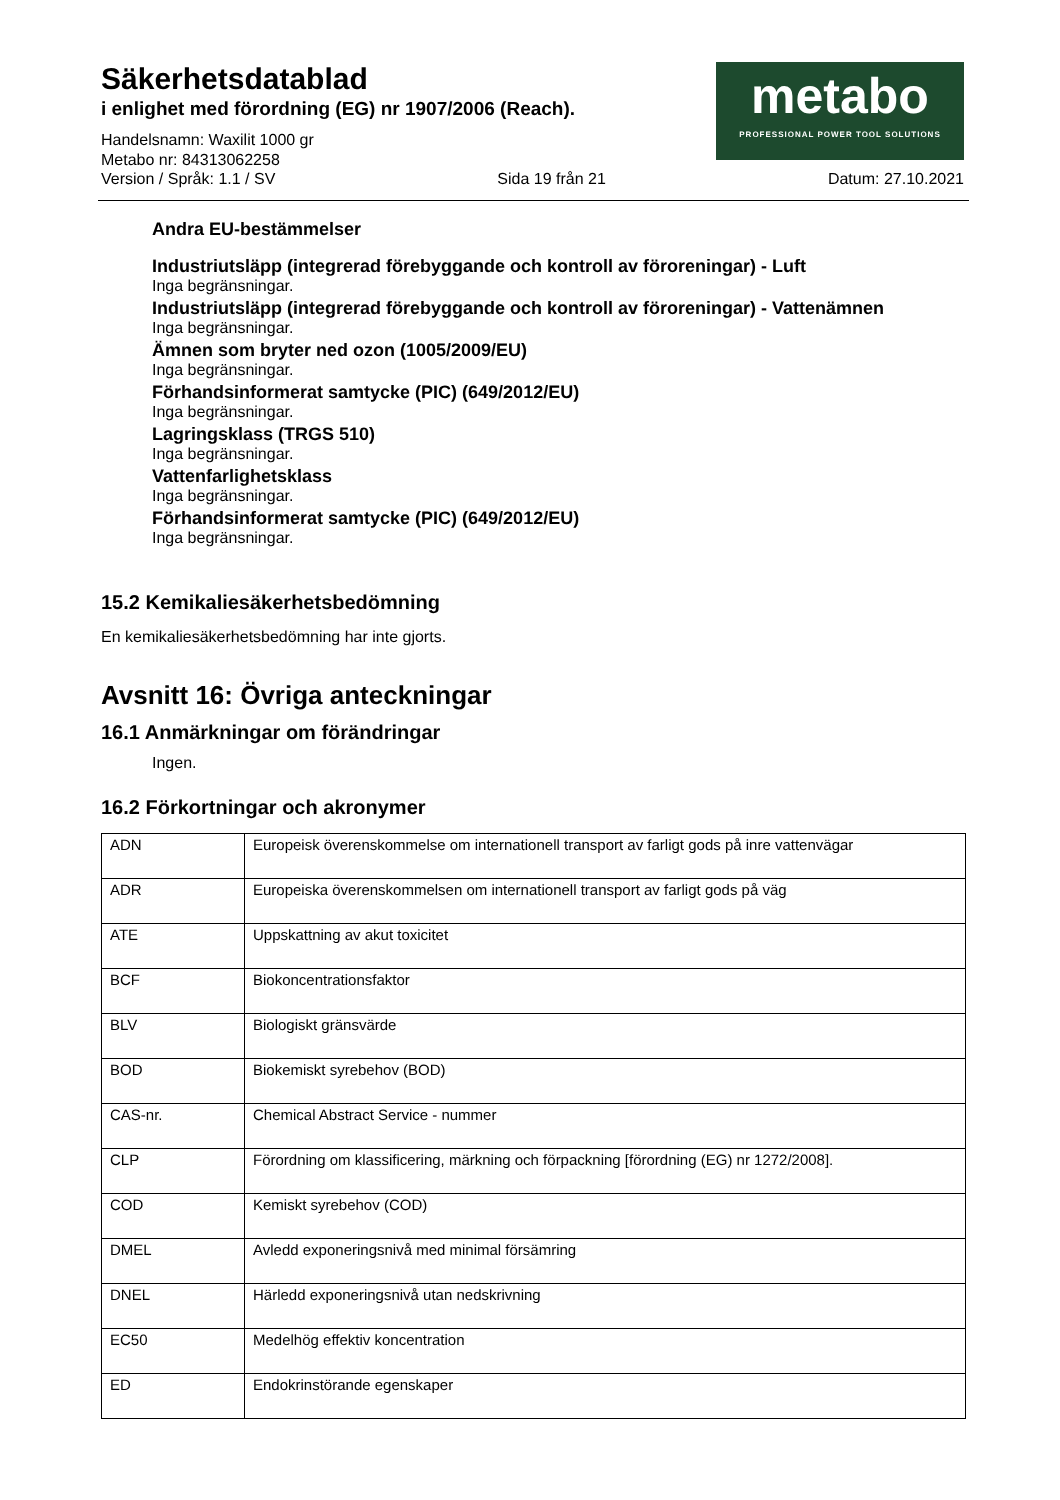Säkerhetsdatablad
i enlighet med förordning (EG) nr 1907/2006 (Reach).
Handelsnamn: Waxilit 1000 gr
Metabo nr: 84313062258
metabo
PROFESSIONAL POWER TOOL SOLUTIONS
Version / Språk: 1.1 / SV Sida 19 från 21 Datum: 27.10.2021
Andra EU-bestämmelser
Industriutsläpp (integrerad förebyggande och kontroll av föroreningar) - Luft
Inga begränsningar.
Industriutsläpp (integrerad förebyggande och kontroll av föroreningar) - Vattenämnen
Inga begränsningar.
Ämnen som bryter ned ozon (1005/2009/EU)
Inga begränsningar.
Förhandsinformerat samtycke (PIC) (649/2012/EU)
Inga begränsningar.
Lagringsklass (TRGS 510)
Inga begränsningar.
Vattenfarlighetsklass
Inga begränsningar.
Förhandsinformerat samtycke (PIC) (649/2012/EU)
Inga begränsningar.
15.2 Kemikaliesäkerhetsbedömning
En kemikaliesäkerhetsbedömning har inte gjorts.
Avsnitt 16: Övriga anteckningar
16.1 Anmärkningar om förändringar
Ingen.
16.2 Förkortningar och akronymer
| ADN | Europeisk överenskommelse om internationell transport av farligt gods på inre vattenvägar |
| ADR | Europeiska överenskommelsen om internationell transport av farligt gods på väg |
| ATE | Uppskattning av akut toxicitet |
| BCF | Biokoncentrationsfaktor |
| BLV | Biologiskt gränsvärde |
| BOD | Biokemiskt syrebehov (BOD) |
| CAS-nr. | Chemical Abstract Service - nummer |
| CLP | Förordning om klassificering, märkning och förpackning [förordning (EG) nr 1272/2008]. |
| COD | Kemiskt syrebehov (COD) |
| DMEL | Avledd exponeringsnivå med minimal försämring |
| DNEL | Härledd exponeringsnivå utan nedskrivning |
| EC50 | Medelhög effektiv koncentration |
| ED | Endokrinstörande egenskaper |